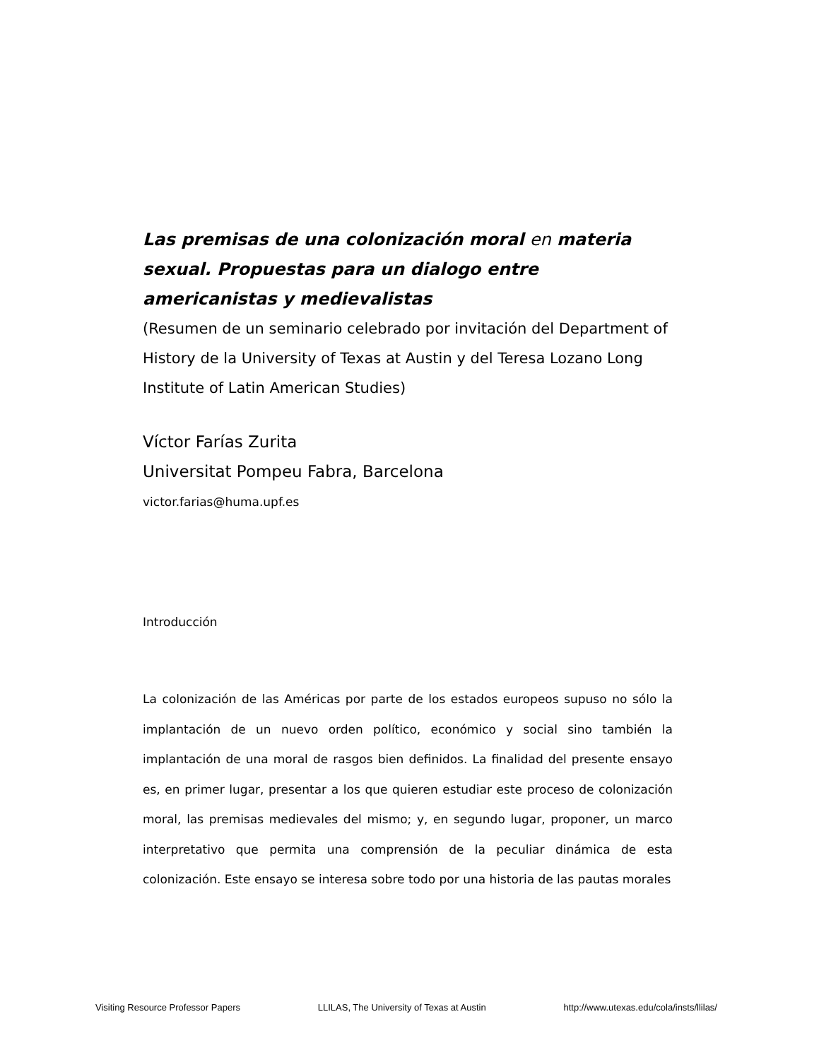Las premisas de una colonización moral en materia sexual. Propuestas para un dialogo entre americanistas y medievalistas
(Resumen de un seminario celebrado por invitación del Department of History de la University of Texas at Austin y del Teresa Lozano Long Institute of Latin American Studies)
Víctor Farías Zurita
Universitat Pompeu Fabra, Barcelona
victor.farias@huma.upf.es
Introducción
La colonización de las Américas por parte de los estados europeos supuso no sólo la implantación de un nuevo orden político, económico y social sino también la implantación de una moral de rasgos bien definidos. La finalidad del presente ensayo es, en primer lugar, presentar a los que quieren estudiar este proceso de colonización moral, las premisas medievales del mismo; y, en segundo lugar, proponer, un marco interpretativo que permita una comprensión de la peculiar dinámica de esta colonización. Este ensayo se interesa sobre todo por una historia de las pautas morales
Visiting Resource Professor Papers LLILAS, The University of Texas at Austin http://www.utexas.edu/cola/insts/llilas/